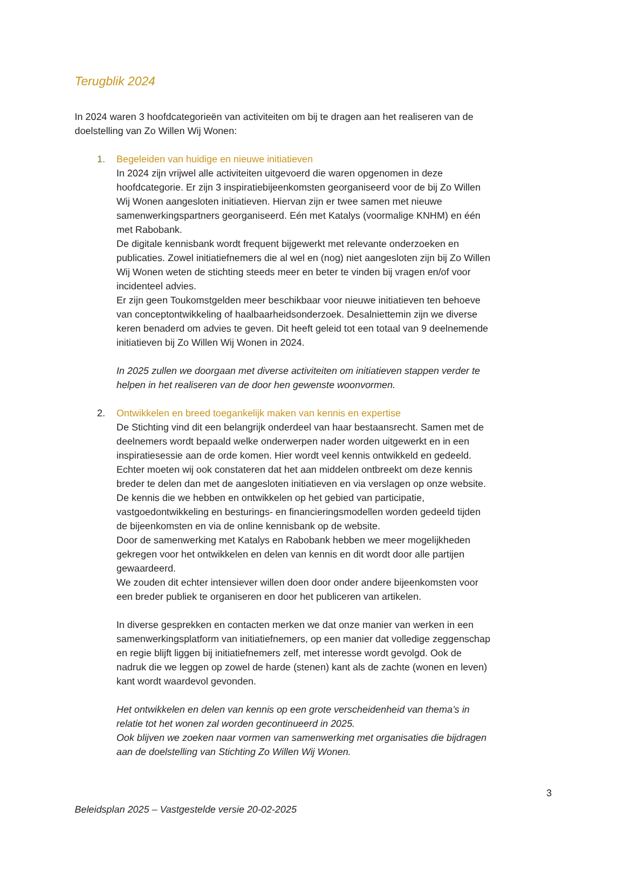Terugblik 2024
In 2024 waren 3 hoofdcategorieën van activiteiten om bij te dragen aan het realiseren van de doelstelling van Zo Willen Wij Wonen:
1. Begeleiden van huidige en nieuwe initiatieven
In 2024 zijn vrijwel alle activiteiten uitgevoerd die waren opgenomen in deze hoofdcategorie. Er zijn 3 inspiratiebijeenkomsten georganiseerd voor de bij Zo Willen Wij Wonen aangesloten initiatieven. Hiervan zijn er twee samen met nieuwe samenwerkingspartners georganiseerd. Eén met Katalys (voormalige KNHM) en één met Rabobank.
De digitale kennisbank wordt frequent bijgewerkt met relevante onderzoeken en publicaties. Zowel initiatiefnemers die al wel en (nog) niet aangesloten zijn bij Zo Willen Wij Wonen weten de stichting steeds meer en beter te vinden bij vragen en/of voor incidenteel advies.
Er zijn geen Toukomstgelden meer beschikbaar voor nieuwe initiatieven ten behoeve van conceptontwikkeling of haalbaarheidsonderzoek. Desalniettemin zijn we diverse keren benaderd om advies te geven. Dit heeft geleid tot een totaal van 9 deelnemende initiatieven bij Zo Willen Wij Wonen in 2024.
In 2025 zullen we doorgaan met diverse activiteiten om initiatieven stappen verder te helpen in het realiseren van de door hen gewenste woonvormen.
2. Ontwikkelen en breed toegankelijk maken van kennis en expertise
De Stichting vind dit een belangrijk onderdeel van haar bestaansrecht. Samen met de deelnemers wordt bepaald welke onderwerpen nader worden uitgewerkt en in een inspiratiesessie aan de orde komen. Hier wordt veel kennis ontwikkeld en gedeeld.
Echter moeten wij ook constateren dat het aan middelen ontbreekt om deze kennis breder te delen dan met de aangesloten initiatieven en via verslagen op onze website. De kennis die we hebben en ontwikkelen op het gebied van participatie, vastgoedontwikkeling en besturings- en financieringsmodellen worden gedeeld tijden de bijeenkomsten en via de online kennisbank op de website.
Door de samenwerking met Katalys en Rabobank hebben we meer mogelijkheden gekregen voor het ontwikkelen en delen van kennis en dit wordt door alle partijen gewaardeerd.
We zouden dit echter intensiever willen doen door onder andere bijeenkomsten voor een breder publiek te organiseren en door het publiceren van artikelen.
In diverse gesprekken en contacten merken we dat onze manier van werken in een samenwerkingsplatform van initiatiefnemers, op een manier dat volledige zeggenschap en regie blijft liggen bij initiatiefnemers zelf, met interesse wordt gevolgd. Ook de nadruk die we leggen op zowel de harde (stenen) kant als de zachte (wonen en leven) kant wordt waardevol gevonden.
Het ontwikkelen en delen van kennis op een grote verscheidenheid van thema’s in relatie tot het wonen zal worden gecontinueerd in 2025.
Ook blijven we zoeken naar vormen van samenwerking met organisaties die bijdragen aan de doelstelling van Stichting Zo Willen Wij Wonen.
3
Beleidsplan 2025 – Vastgestelde versie 20-02-2025